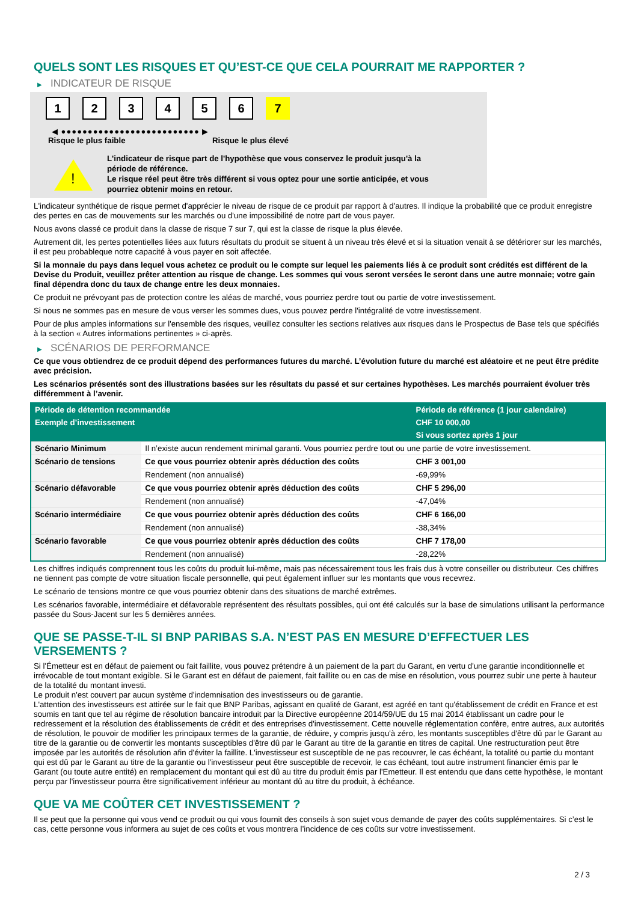QUELS SONT LES RISQUES ET QU’EST-CE QUE CELA POURRAIT ME RAPPORTER ?
▶ INDICATEUR DE RISQUE
1 2 3 4 5 6 7
◀ ●●●●●●●●●●●●●●●●●●●●●●●●●● ▶
Risque le plus faible Risque le plus élevé
!
L'indicateur de risque part de l'hypothèse que vous conservez le produit jusqu'à la période de référence.
Le risque réel peut être très différent si vous optez pour une sortie anticipée, et vous pourriez obtenir moins en retour.
L'indicateur synthétique de risque permet d'apprécier le niveau de risque de ce produit par rapport à d'autres. Il indique la probabilité que ce produit enregistre des pertes en cas de mouvements sur les marchés ou d'une impossibilité de notre part de vous payer.
Nous avons classé ce produit dans la classe de risque 7 sur 7, qui est la classe de risque la plus élevée.
Autrement dit, les pertes potentielles liées aux futurs résultats du produit se situent à un niveau très élevé et si la situation venait à se détériorer sur les marchés, il est peu probableque notre capacité à vous payer en soit affectée.
Si la monnaie du pays dans lequel vous achetez ce produit ou le compte sur lequel les paiements liés à ce produit sont crédités est différent de la Devise du Produit, veuillez prêter attention au risque de change. Les sommes qui vous seront versées le seront dans une autre monnaie; votre gain final dépendra donc du taux de change entre les deux monnaies.
Ce produit ne prévoyant pas de protection contre les aléas de marché, vous pourriez perdre tout ou partie de votre investissement.
Si nous ne sommes pas en mesure de vous verser les sommes dues, vous pouvez perdre l'intégralité de votre investissement.
Pour de plus amples informations sur l'ensemble des risques, veuillez consulter les sections relatives aux risques dans le Prospectus de Base tels que spécifiés à la section « Autres informations pertinentes » ci-après.
▶ SCÉNARIOS DE PERFORMANCE
Ce que vous obtiendrez de ce produit dépend des performances futures du marché. L’évolution future du marché est aléatoire et ne peut être prédite avec précision.
Les scénarios présentés sont des illustrations basées sur les résultats du passé et sur certaines hypothèses. Les marchés pourraient évoluer très différemment à l’avenir.
| Période de détention recommandée | | Période de référence (1 jour calendaire) |
| --- | --- | --- |
| Exemple d’investissement | | CHF 10 000,00 |
| | | Si vous sortez après 1 jour |
| Scénario Minimum | Il n’existe aucun rendement minimal garanti. Vous pourriez perdre tout ou une partie de votre investissement. | |
| Scénario de tensions | Ce que vous pourriez obtenir après déduction des coûts | CHF 3 001,00 |
| | Rendement (non annualisé) | -69,99% |
| Scénario défavorable | Ce que vous pourriez obtenir après déduction des coûts | CHF 5 296,00 |
| | Rendement (non annualisé) | -47,04% |
| Scénario intermédiaire | Ce que vous pourriez obtenir après déduction des coûts | CHF 6 166,00 |
| | Rendement (non annualisé) | -38,34% |
| Scénario favorable | Ce que vous pourriez obtenir après déduction des coûts | CHF 7 178,00 |
| | Rendement (non annualisé) | -28,22% |
Les chiffres indiqués comprennent tous les coûts du produit lui-même, mais pas nécessairement tous les frais dus à votre conseiller ou distributeur. Ces chiffres ne tiennent pas compte de votre situation fiscale personnelle, qui peut également influer sur les montants que vous recevrez.
Le scénario de tensions montre ce que vous pourriez obtenir dans des situations de marché extrêmes.
Les scénarios favorable, intermédiaire et défavorable représentent des résultats possibles, qui ont été calculés sur la base de simulations utilisant la performance passée du Sous-Jacent sur les 5 dernières années.
QUE SE PASSE-T-IL SI BNP PARIBAS S.A. N’EST PAS EN MESURE D’EFFECTUER LES VERSEMENTS ?
Si l'Émetteur est en défaut de paiement ou fait faillite, vous pouvez prétendre à un paiement de la part du Garant, en vertu d'une garantie inconditionnelle et irrévocable de tout montant exigible. Si le Garant est en défaut de paiement, fait faillite ou en cas de mise en résolution, vous pourrez subir une perte à hauteur de la totalité du montant investi.
Le produit n'est couvert par aucun système d'indemnisation des investisseurs ou de garantie.
L'attention des investisseurs est attirée sur le fait que BNP Paribas, agissant en qualité de Garant, est agréé en tant qu'établissement de crédit en France et est soumis en tant que tel au régime de résolution bancaire introduit par la Directive européenne 2014/59/UE du 15 mai 2014 établissant un cadre pour le redressement et la résolution des établissements de crédit et des entreprises d'investissement. Cette nouvelle réglementation confère, entre autres, aux autorités de résolution, le pouvoir de modifier les principaux termes de la garantie, de réduire, y compris jusqu'à zéro, les montants susceptibles d'être dû par le Garant au titre de la garantie ou de convertir les montants susceptibles d'être dû par le Garant au titre de la garantie en titres de capital. Une restructuration peut être imposée par les autorités de résolution afin d'éviter la faillite. L'investisseur est susceptible de ne pas recouvrer, le cas échéant, la totalité ou partie du montant qui est dû par le Garant au titre de la garantie ou l'investisseur peut être susceptible de recevoir, le cas échéant, tout autre instrument financier émis par le Garant (ou toute autre entité) en remplacement du montant qui est dû au titre du produit émis par l'Emetteur. Il est entendu que dans cette hypothèse, le montant perçu par l'investisseur pourra être significativement inférieur au montant dû au titre du produit, à échéance.
QUE VA ME COÛTER CET INVESTISSEMENT ?
Il se peut que la personne qui vous vend ce produit ou qui vous fournit des conseils à son sujet vous demande de payer des coûts supplémentaires. Si c’est le cas, cette personne vous informera au sujet de ces coûts et vous montrera l’incidence de ces coûts sur votre investissement.
2 / 3